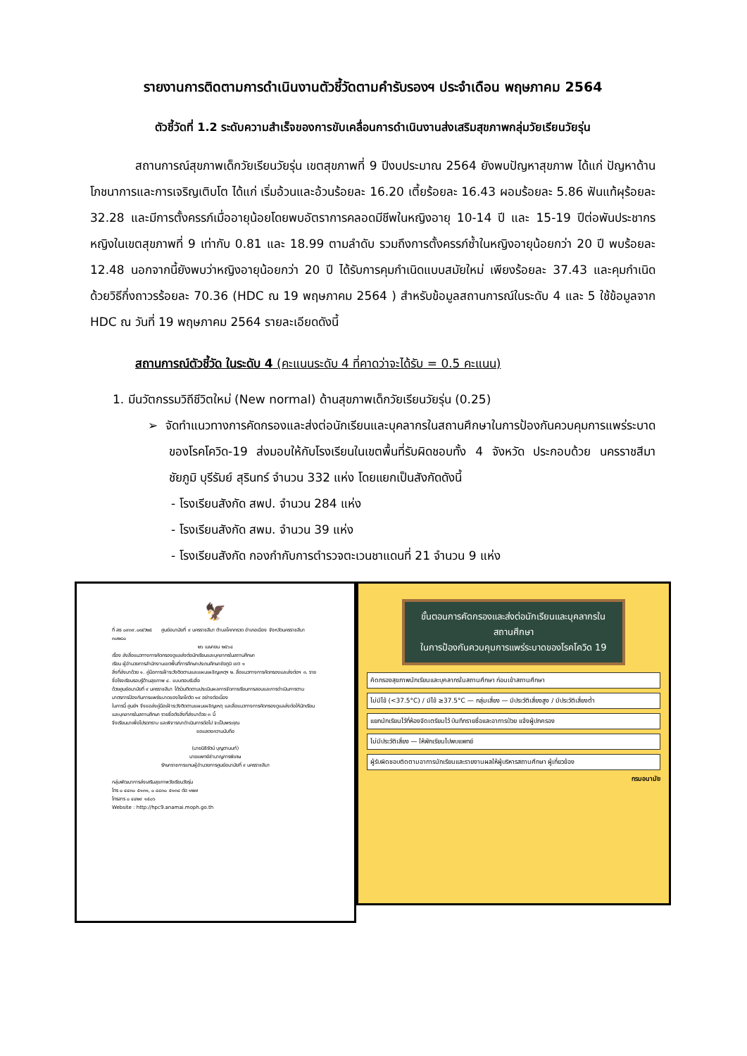รายงานการติดตามการดำเนินงานตัวชี้วัดตามคำรับรองฯ ประจำเดือน พฤษภาคม 2564
ตัวชี้วัดที่ 1.2 ระดับความสำเร็จของการขับเคลื่อนการดำเนินงานส่งเสริมสุขภาพกลุ่มวัยเรียนวัยรุ่น
สถานการณ์สุขภาพเด็กวัยเรียนวัยรุ่น เขตสุขภาพที่ 9 ปีงบประมาณ 2564 ยังพบปัญหาสุขภาพ ได้แก่ ปัญหาด้านโภชนาการและการเจริญเติบโต ได้แก่ เริ่มอ้วนและอ้วนร้อยละ 16.20 เตี้ยร้อยละ 16.43 ผอมร้อยละ 5.86 ฟันแท้ผุร้อยละ 32.28 และมีการตั้งครรภ์เมื่ออายุน้อยโดยพบอัตราการคลอดมีชีพในหญิงอายุ 10-14 ปี และ 15-19 ปีต่อพันประชากรหญิงในเขตสุขภาพที่ 9 เท่ากับ 0.81 และ 18.99 ตามลำดับ รวมถึงการตั้งครรภ์ซ้ำในหญิงอายุน้อยกว่า 20 ปี พบร้อยละ 12.48 นอกจากนี้ยังพบว่าหญิงอายุน้อยกว่า 20 ปี ได้รับการคุมกำเนิดแบบสมัยใหม่ เพียงร้อยละ 37.43 และคุมกำเนิดด้วยวิธีกึ่งถาวรร้อยละ 70.36 (HDC ณ 19 พฤษภาคม 2564 ) สำหรับข้อมูลสถานการณ์ในระดับ 4 และ 5 ใช้ข้อมูลจาก HDC ณ วันที่ 19 พฤษภาคม 2564 รายละเอียดดังนี้
สถานการณ์ตัวชี้วัด ในระดับ 4 (คะแนนระดับ 4 ที่คาดว่าจะได้รับ = 0.5 คะแนน)
1. มีนวัตกรรมวิถีชีวิตใหม่ (New normal) ด้านสุขภาพเด็กวัยเรียนวัยรุ่น (0.25)
➢ จัดทำแนวทางการคัดกรองและส่งต่อนักเรียนและบุคลากรในสถานศึกษาในการป้องกันควบคุมการแพร่ระบาดของโรคโควิด-19 ส่งมอบให้กับโรงเรียนในเขตพื้นที่รับผิดชอบทั้ง 4 จังหวัด ประกอบด้วย นครราชสีมา ชัยภูมิ บุรีรัมย์ สุรินทร์ จำนวน 332 แห่ง โดยแยกเป็นสังกัดดังนี้
- โรงเรียนสังกัด สพป. จำนวน 284 แห่ง
- โรงเรียนสังกัด สพม. จำนวน 39 แห่ง
- โรงเรียนสังกัด กองกำกับการตำรวจตะเวนชาแดนที่ 21 จำนวน 9 แห่ง
🦅
ที่ สธ ๐๙๓๙.๐๗/ว๒๕ ศูนย์อนามัยที่ ๙ นครราชสีมา ตำบลโคกกรวด อำเภอเมือง จังหวัดนครราชสีมา ๓๐๒๘๐
๒๖ เมษายน ๒๕๖๔
เรื่อง ส่งสื่อแนวทางการคัดกรองดูแลส่งต่อนักเรียนและบุคลากรในสถานศึกษา
เรียน ผู้อำนวยการสำนักงานเขตพื้นที่การศึกษาประถมศึกษาชัยภูมิ เขต ๑
สิ่งที่ส่งมาด้วย ๑. คู่มือการเฝ้าระวังติดตามและแผนเผชิญเหตุฯ ๒. สื่อแนวทางการคัดกรองและส่งต่อฯ ๓. รายชื่อโรงเรียนรอบรู้ด้านสุขภาพ ๔. แบบตอบรับสื่อ
ด้วยศูนย์อนามัยที่ ๙ นครราชสีมา ได้ร่วมติดตามประเมินผลการจัดการเรียนการสอนและการดำเนินการตามมาตรการป้องกันการแพร่ระบาดของโรคโควิด ๑๙ อย่างต่อเนื่อง
ในการนี้ ศูนย์ฯ จึงขอส่งคู่มือเฝ้าระวังติดตามแผนเผชิญเหตุ และสื่อแนวทางการคัดกรองดูแลส่งต่อให้นักเรียนและบุคลากรในสถานศึกษา รายชื่อดังสิ่งที่ส่งมาด้วย ๓ นี้
จึงเรียนมาเพื่อโปรดทราบ และพิจารณาดำเนินการต่อไป จะเป็นพระคุณ
ขอแสดงความนับถือ
(นายนิธิรัตน์ บุญตานนท์)
นายแพทย์ชำนาญการพิเศษ
รักษาราชการแทนผู้อำนวยการศูนย์อนามัยที่ ๙ นครราชสีมา
กลุ่มพัฒนาการส่งเสริมสุขภาพวัยเรียนวัยรุ่น
โทร ๐ ๔๔๓๐ ๕๑๓๑, ๐ ๔๔๓๐ ๕๑๓๔ ต่อ ๑๒๗
โทรสาร ๐ ๔๔๒๙ ๑๕๐๖
Website : http://hpc9.anamai.moph.go.th
ขั้นตอนการคัดกรองและส่งต่อนักเรียนและบุคลากรในสถานศึกษา
ในการป้องกันควบคุมการแพร่ระบาดของโรคโควิด 19
คัดกรองสุขภาพนักเรียนและบุคลากรในสถานศึกษา ก่อนเข้าสถานศึกษา
ไม่มีไข้ (<37.5°C) / มีไข้ ≥37.5°C — กลุ่มเสี่ยง — มีประวัติเสี่ยงสูง / มีประวัติเสี่ยงต่ำ
แยกนักเรียนไว้ที่ห้องจัดเตรียมไว้ บันทึกรายชื่อและอาการป่วย แจ้งผู้ปกครอง
ไม่มีประวัติเสี่ยง — ให้พักเรียนไปพบแพทย์
ผู้รับผิดชอบติดตามอาการนักเรียนและรายงานผลให้ผู้บริหารสถานศึกษา ผู้เกี่ยวข้อง
กรมอนามัย